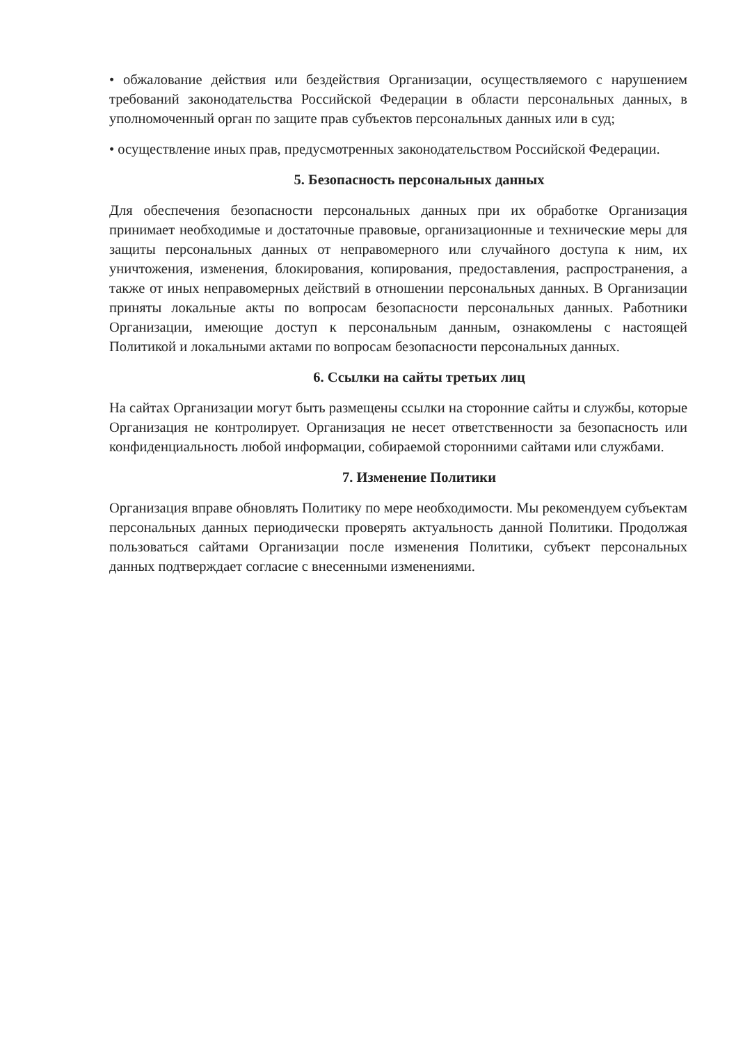• обжалование действия или бездействия Организации, осуществляемого с нарушением требований законодательства Российской Федерации в области персональных данных, в уполномоченный орган по защите прав субъектов персональных данных или в суд;
• осуществление иных прав, предусмотренных законодательством Российской Федерации.
5. Безопасность персональных данных
Для обеспечения безопасности персональных данных при их обработке Организация принимает необходимые и достаточные правовые, организационные и технические меры для защиты персональных данных от неправомерного или случайного доступа к ним, их уничтожения, изменения, блокирования, копирования, предоставления, распространения, а также от иных неправомерных действий в отношении персональных данных. В Организации приняты локальные акты по вопросам безопасности персональных данных. Работники Организации, имеющие доступ к персональным данным, ознакомлены с настоящей Политикой и локальными актами по вопросам безопасности персональных данных.
6. Ссылки на сайты третьих лиц
На сайтах Организации могут быть размещены ссылки на сторонние сайты и службы, которые Организация не контролирует. Организация не несет ответственности за безопасность или конфиденциальность любой информации, собираемой сторонними сайтами или службами.
7. Изменение Политики
Организация вправе обновлять Политику по мере необходимости. Мы рекомендуем субъектам персональных данных периодически проверять актуальность данной Политики. Продолжая пользоваться сайтами Организации после изменения Политики, субъект персональных данных подтверждает согласие с внесенными изменениями.